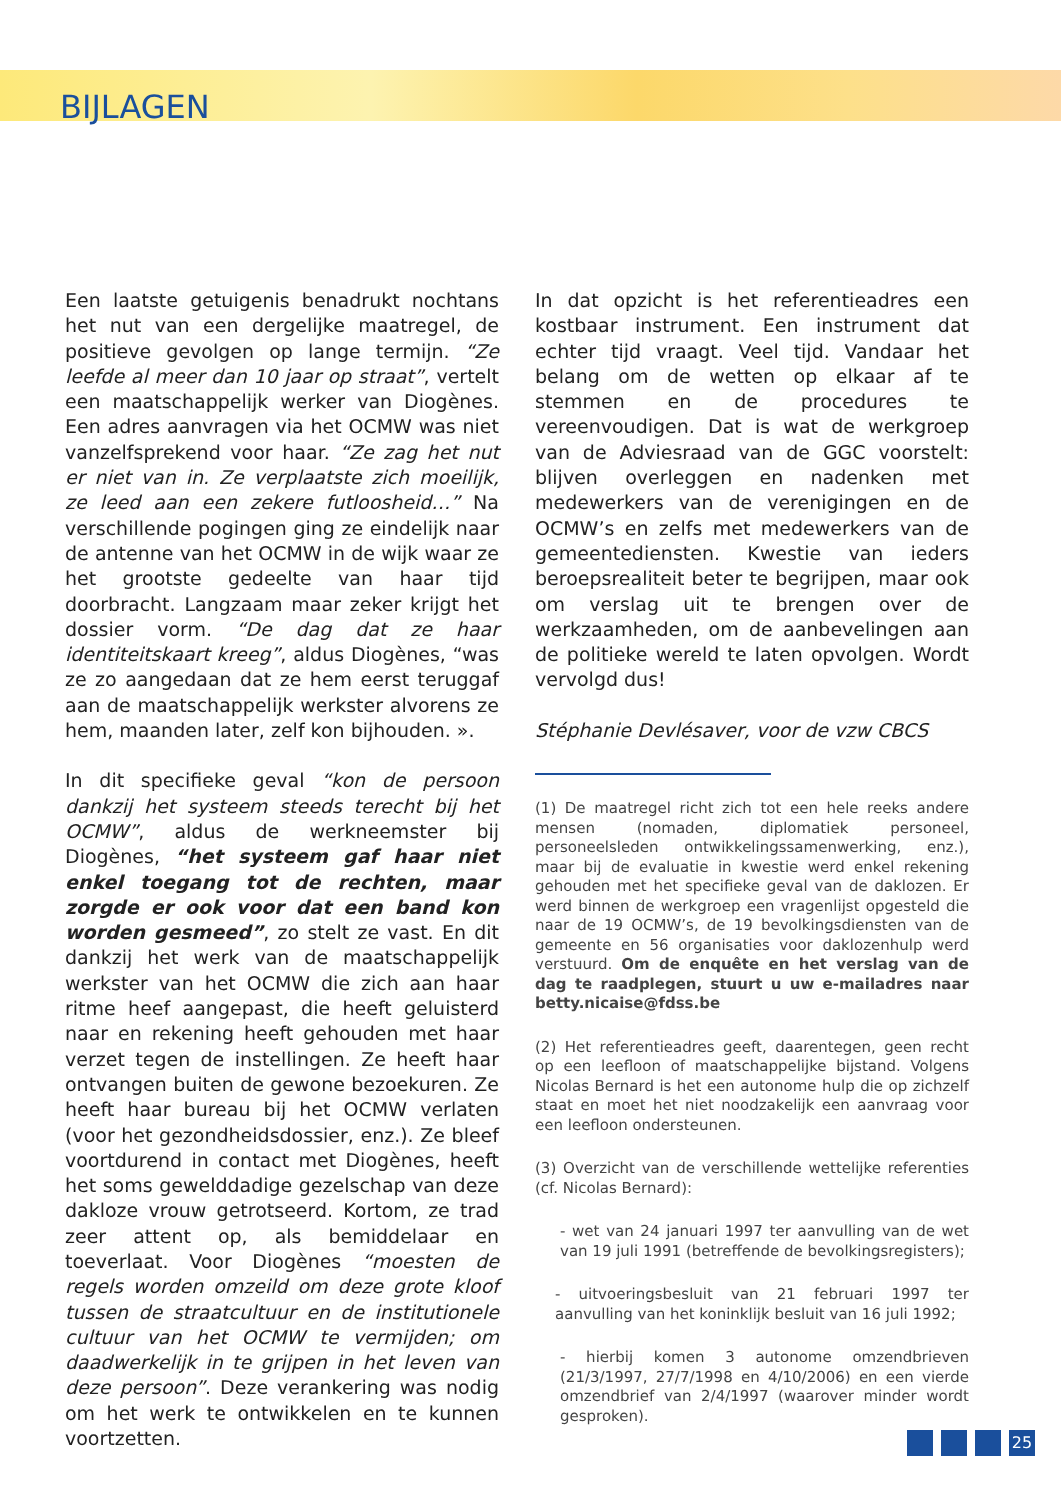BIJLAGEN
Een laatste getuigenis benadrukt nochtans het nut van een dergelijke maatregel, de positieve gevolgen op lange termijn. “Ze leefde al meer dan 10 jaar op straat”, vertelt een maatschappelijk werker van Diogènes. Een adres aanvragen via het OCMW was niet vanzelfsprekend voor haar. “Ze zag het nut er niet van in. Ze verplaatste zich moeilijk, ze leed aan een zekere futloosheid…” Na verschillende pogingen ging ze eindelijk naar de antenne van het OCMW in de wijk waar ze het grootste gedeelte van haar tijd doorbracht. Langzaam maar zeker krijgt het dossier vorm. “De dag dat ze haar identiteitskaart kreeg”, aldus Diogènes, “was ze zo aangedaan dat ze hem eerst teruggaf aan de maatschappelijk werkster alvorens ze hem, maanden later, zelf kon bijhouden. ».
In dit specifieke geval “kon de persoon dankzij het systeem steeds terecht bij het OCMW”, aldus de werkneemster bij Diogènes, “het systeem gaf haar niet enkel toegang tot de rechten, maar zorgde er ook voor dat een band kon worden gesmeed”, zo stelt ze vast. En dit dankzij het werk van de maatschappelijk werkster van het OCMW die zich aan haar ritme heef aangepast, die heeft geluisterd naar en rekening heeft gehouden met haar verzet tegen de instellingen. Ze heeft haar ontvangen buiten de gewone bezoekuren. Ze heeft haar bureau bij het OCMW verlaten (voor het gezondheidsdossier, enz.). Ze bleef voortdurend in contact met Diogènes, heeft het soms gewelddadige gezelschap van deze dakloze vrouw getrotseerd. Kortom, ze trad zeer attent op, als bemiddelaar en toeverlaat. Voor Diogènes “moesten de regels worden omzeild om deze grote kloof tussen de straatcultuur en de institutionele cultuur van het OCMW te vermijden; om daadwerkelijk in te grijpen in het leven van deze persoon”. Deze verankering was nodig om het werk te ontwikkelen en te kunnen voortzetten.
In dat opzicht is het referentieadres een kostbaar instrument. Een instrument dat echter tijd vraagt. Veel tijd. Vandaar het belang om de wetten op elkaar af te stemmen en de procedures te vereenvoudigen. Dat is wat de werkgroep van de Adviesraad van de GGC voorstelt: blijven overleggen en nadenken met medewerkers van de verenigingen en de OCMW’s en zelfs met medewerkers van de gemeentediensten. Kwestie van ieders beroepsrealiteit beter te begrijpen, maar ook om verslag uit te brengen over de werkzaamheden, om de aanbevelingen aan de politieke wereld te laten opvolgen. Wordt vervolgd dus!
Stéphanie Devlésaver, voor de vzw CBCS
(1) De maatregel richt zich tot een hele reeks andere mensen (nomaden, diplomatiek personeel, personeelsleden ontwikkelingssamenwerking, enz.), maar bij de evaluatie in kwestie werd enkel rekening gehouden met het specifieke geval van de daklozen. Er werd binnen de werkgroep een vragenlijst opgesteld die naar de 19 OCMW’s, de 19 bevolkingsdiensten van de gemeente en 56 organisaties voor daklozenhulp werd verstuurd. Om de enquête en het verslag van de dag te raadplegen, stuurt u uw e-mailadres naar betty.nicaise@fdss.be
(2) Het referentieadres geeft, daarentegen, geen recht op een leefloon of maatschappelijke bijstand. Volgens Nicolas Bernard is het een autonome hulp die op zichzelf staat en moet het niet noodzakelijk een aanvraag voor een leefloon ondersteunen.
(3) Overzicht van de verschillende wettelijke referenties (cf. Nicolas Bernard):
- wet van 24 januari 1997 ter aanvulling van de wet van 19 juli 1991 (betreffende de bevolkingsregisters);
- uitvoeringsbesluit van 21 februari 1997 ter aanvulling van het koninklijk besluit van 16 juli 1992;
- hierbij komen 3 autonome omzendbrieven (21/3/1997, 27/7/1998 en 4/10/2006) en een vierde omzendbrief van 2/4/1997 (waarover minder wordt gesproken).
25